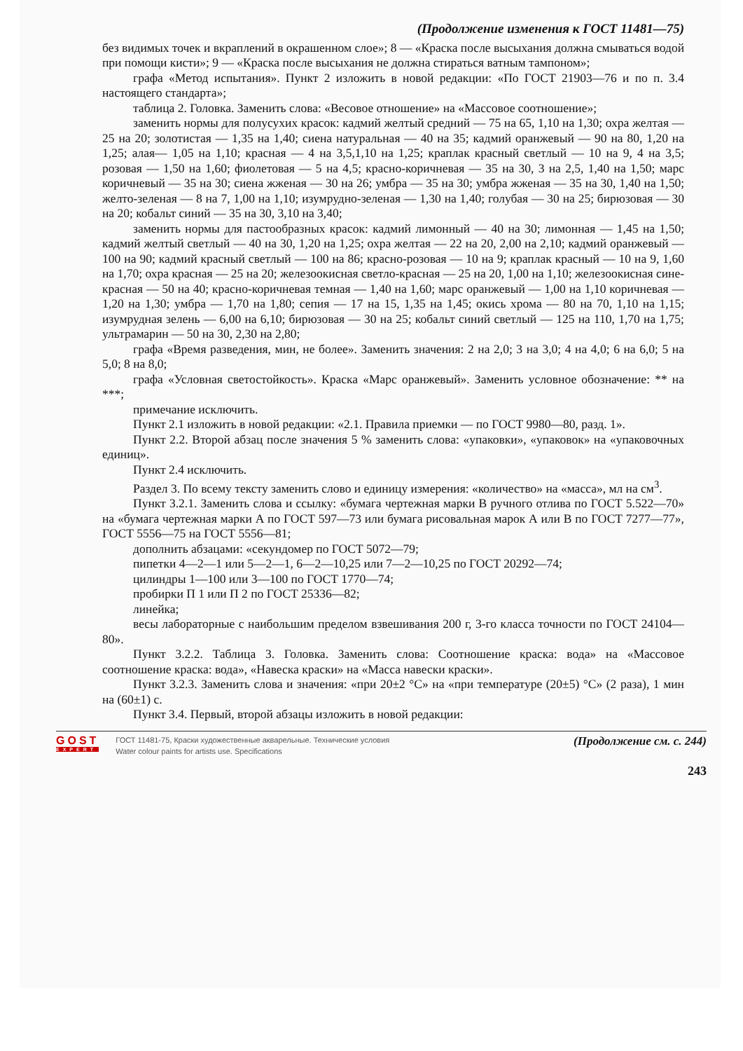(Продолжение изменения к ГОСТ 11481—75)
без видимых точек и вкраплений в окрашенном слое»; 8 — «Краска после высыхания должна смываться водой при помощи кисти»; 9 — «Краска после высыхания не должна стираться ватным тампоном»;
графа «Метод испытания». Пункт 2 изложить в новой редакции: «По ГОСТ 21903—76 и по п. 3.4 настоящего стандарта»;
таблица 2. Головка. Заменить слова: «Весовое отношение» на «Массовое соотношение»;
заменить нормы для полусухих красок: кадмий желтый средний — 75 на 65, 1,10 на 1,30; охра желтая — 25 на 20; золотистая — 1,35 на 1,40; сиена натуральная — 40 на 35; кадмий оранжевый — 90 на 80, 1,20 на 1,25; алая— 1,05 на 1,10; красная — 4 на 3,5,1,10 на 1,25; краплак красный светлый — 10 на 9, 4 на 3,5; розовая — 1,50 на 1,60; фиолетовая — 5 на 4,5; красно-коричневая — 35 на 30, 3 на 2,5, 1,40 на 1,50; марс коричневый — 35 на 30; сиена жженая — 30 на 26; умбра — 35 на 30; умбра жженая — 35 на 30, 1,40 на 1,50; желто-зеленая — 8 на 7, 1,00 на 1,10; изумрудно-зеленая — 1,30 на 1,40; голубая — 30 на 25; бирюзовая — 30 на 20; кобальт синий — 35 на 30, 3,10 на 3,40;
заменить нормы для пастообразных красок: кадмий лимонный — 40 на 30; лимонная — 1,45 на 1,50; кадмий желтый светлый — 40 на 30, 1,20 на 1,25; охра желтая — 22 на 20, 2,00 на 2,10; кадмий оранжевый — 100 на 90; кадмий красный светлый — 100 на 86; красно-розовая — 10 на 9; краплак красный — 10 на 9, 1,60 на 1,70; охра красная — 25 на 20; железоокисная светло-красная — 25 на 20, 1,00 на 1,10; железоокисная сине-красная — 50 на 40; красно-коричневая темная — 1,40 на 1,60; марс оранжевый — 1,00 на 1,10 коричневая — 1,20 на 1,30; умбра — 1,70 на 1,80; сепия — 17 на 15, 1,35 на 1,45; окись хрома — 80 на 70, 1,10 на 1,15; изумрудная зелень — 6,00 на 6,10; бирюзовая — 30 на 25; кобальт синий светлый — 125 на 110, 1,70 на 1,75; ультрамарин — 50 на 30, 2,30 на 2,80;
графа «Время разведения, мин, не более». Заменить значения: 2 на 2,0; 3 на 3,0; 4 на 4,0; 6 на 6,0; 5 на 5,0; 8 на 8,0;
графа «Условная светостойкость». Краска «Марс оранжевый». Заменить условное обозначение: ** на ***;
примечание исключить.
Пункт 2.1 изложить в новой редакции: «2.1. Правила приемки — по ГОСТ 9980—80, разд. 1».
Пункт 2.2. Второй абзац после значения 5 % заменить слова: «упаковки», «упаковок» на «упаковочных единиц».
Пункт 2.4 исключить.
Раздел 3. По всему тексту заменить слово и единицу измерения: «количество» на «масса», мл на см<sup>3</sup>.
Пункт 3.2.1. Заменить слова и ссылку: «бумага чертежная марки В ручного отлива по ГОСТ 5.522—70» на «бумага чертежная марки А по ГОСТ 597—73 или бумага рисовальная марок А или В по ГОСТ 7277—77», ГОСТ 5556—75 на ГОСТ 5556—81;
дополнить абзацами: «секундомер по ГОСТ 5072—79;
пипетки 4—2—1 или 5—2—1, 6—2—10,25 или 7—2—10,25 по ГОСТ 20292—74;
цилиндры 1—100 или 3—100 по ГОСТ 1770—74;
пробирки П 1 или П 2 по ГОСТ 25336—82;
линейка;
весы лабораторные с наибольшим пределом взвешивания 200 г, 3-го класса точности по ГОСТ 24104—80».
Пункт 3.2.2. Таблица 3. Головка. Заменить слова: Соотношение краска: вода» на «Массовое соотношение краска: вода», «Навеска краски» на «Масса навески краски».
Пункт 3.2.3. Заменить слова и значения: «при 20±2 °С» на «при температуре (20±5) °С» (2 раза), 1 мин на (60±1) с.
Пункт 3.4. Первый, второй абзацы изложить в новой редакции:
GOST
EXPERT
ГОСТ 11481-75, Краски художественные акварельные. Технические условия
Water colour paints for artists use. Specifications
(Продолжение см. с. 244)
243